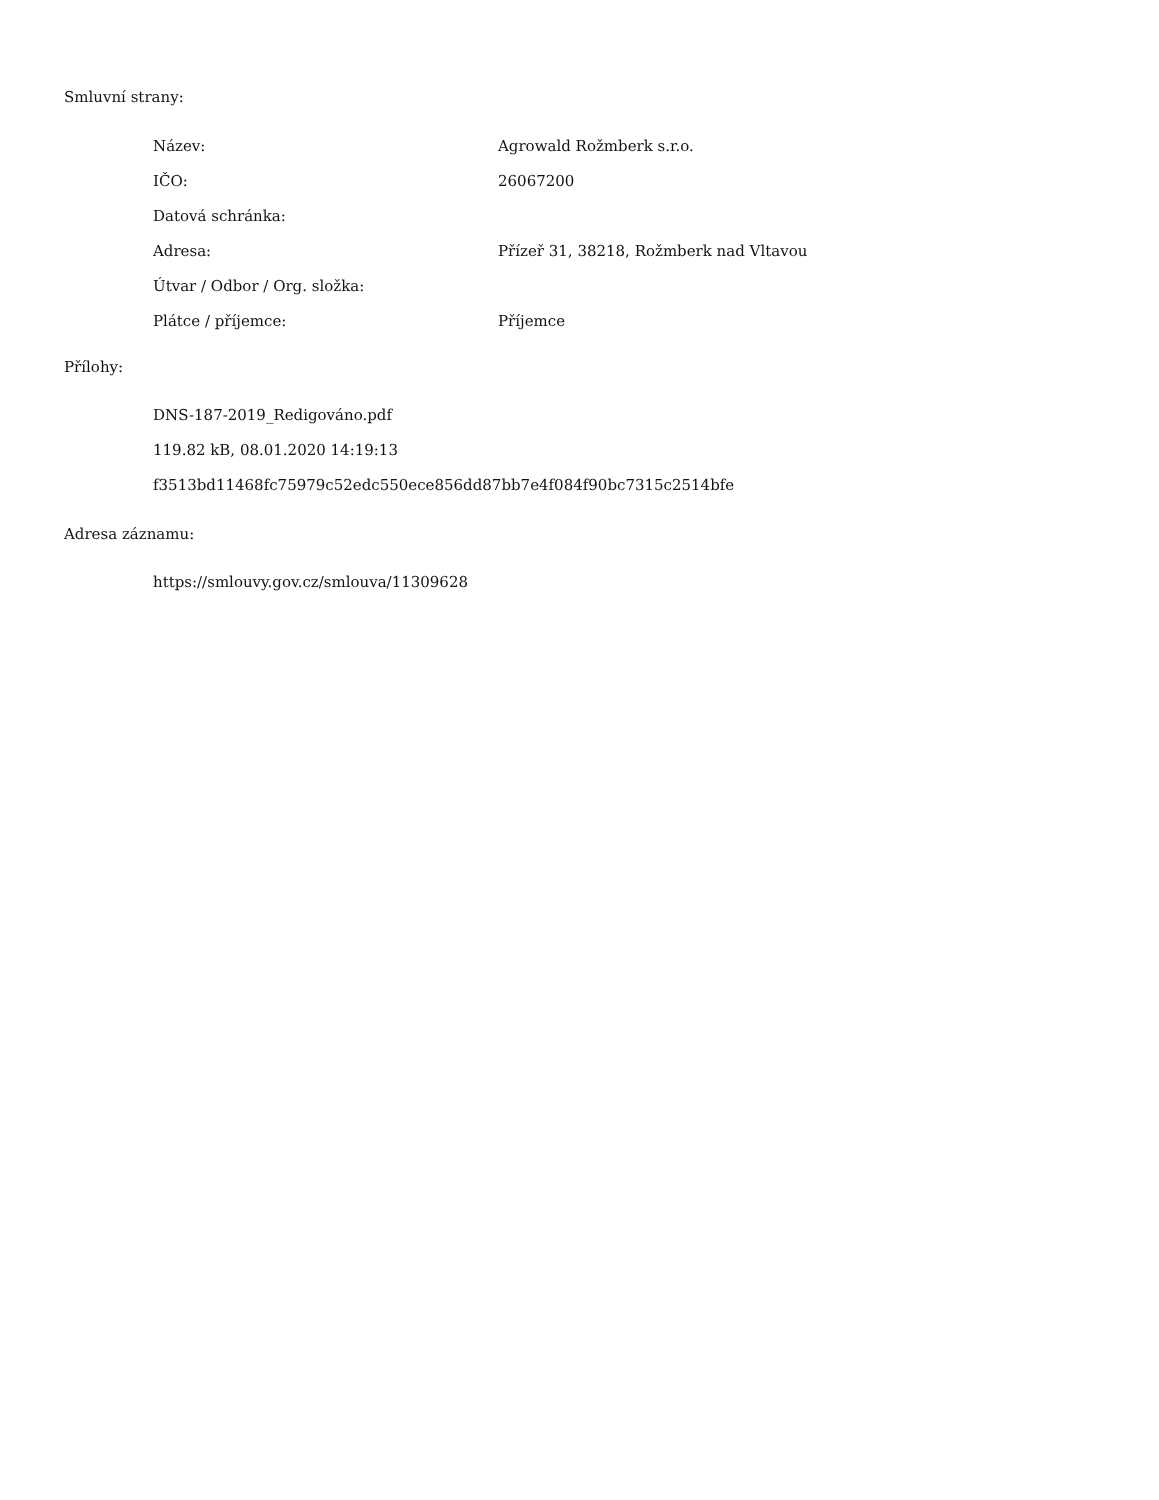Smluvní strany:
| Název: | Agrowald Rožmberk s.r.o. |
| IČO: | 26067200 |
| Datová schránka: | |
| Adresa: | Přízeř 31, 38218, Rožmberk nad Vltavou |
| Útvar / Odbor / Org. složka: | |
| Plátce / příjemce: | Příjemce |
Přílohy:
DNS-187-2019_Redigováno.pdf
119.82 kB, 08.01.2020 14:19:13
f3513bd11468fc75979c52edc550ece856dd87bb7e4f084f90bc7315c2514bfe
Adresa záznamu:
https://smlouvy.gov.cz/smlouva/11309628